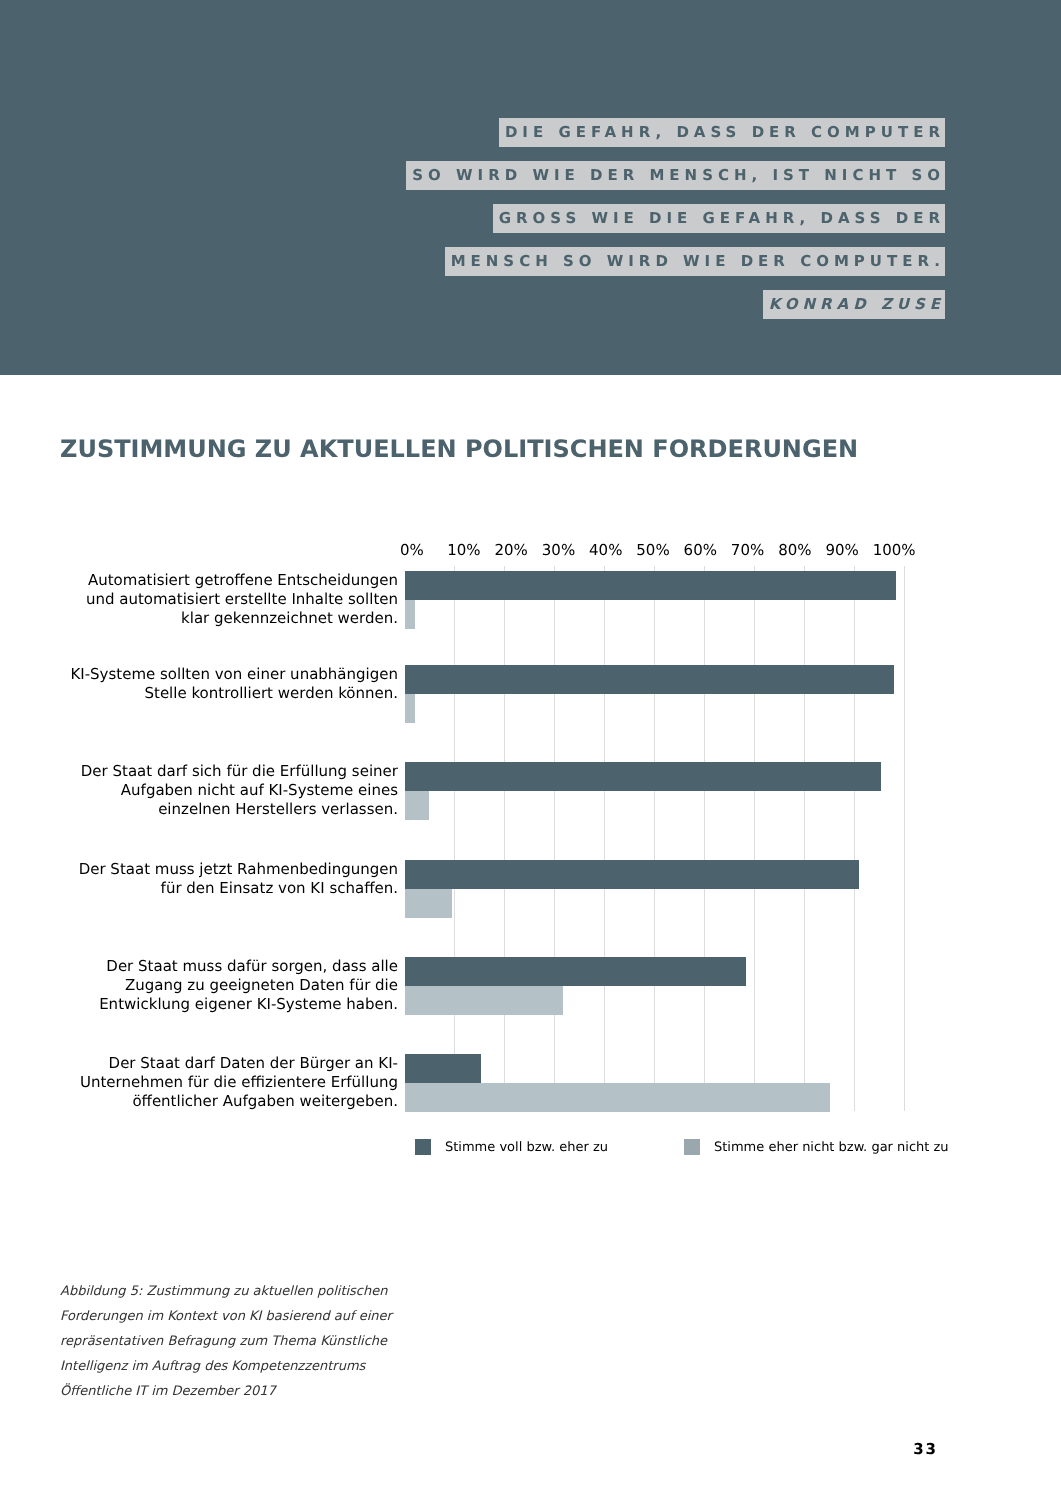DIE GEFAHR, DASS DER COMPUTER
SO WIRD WIE DER MENSCH, IST NICHT SO
GROSS WIE DIE GEFAHR, DASS DER
MENSCH SO WIRD WIE DER COMPUTER.
KONRAD ZUSE
ZUSTIMMUNG ZU AKTUELLEN POLITISCHEN FORDERUNGEN
0% 10% 20% 30% 40% 50% 60% 70% 80% 90% 100%
Automatisiert getroffene Entscheidungen und automatisiert erstellte Inhalte sollten klar gekennzeichnet werden.
KI-Systeme sollten von einer unabhängigen Stelle kontrolliert werden können.
Der Staat darf sich für die Erfüllung seiner Aufgaben nicht auf KI-Systeme eines einzelnen Herstellers verlassen.
Der Staat muss jetzt Rahmenbedingungen für den Einsatz von KI schaffen.
Der Staat muss dafür sorgen, dass alle Zugang zu geeigneten Daten für die Entwicklung eigener KI-Systeme haben.
Der Staat darf Daten der Bürger an KI-Unternehmen für die effizientere Erfüllung öffentlicher Aufgaben weitergeben.
Stimme voll bzw. eher zu
Stimme eher nicht bzw. gar nicht zu
Abbildung 5: Zustimmung zu aktuellen politischen Forderungen im Kontext von KI basierend auf einer repräsentativen Befragung zum Thema Künstliche Intelligenz im Auftrag des Kompetenzzentrums Öffentliche IT im Dezember 2017
33